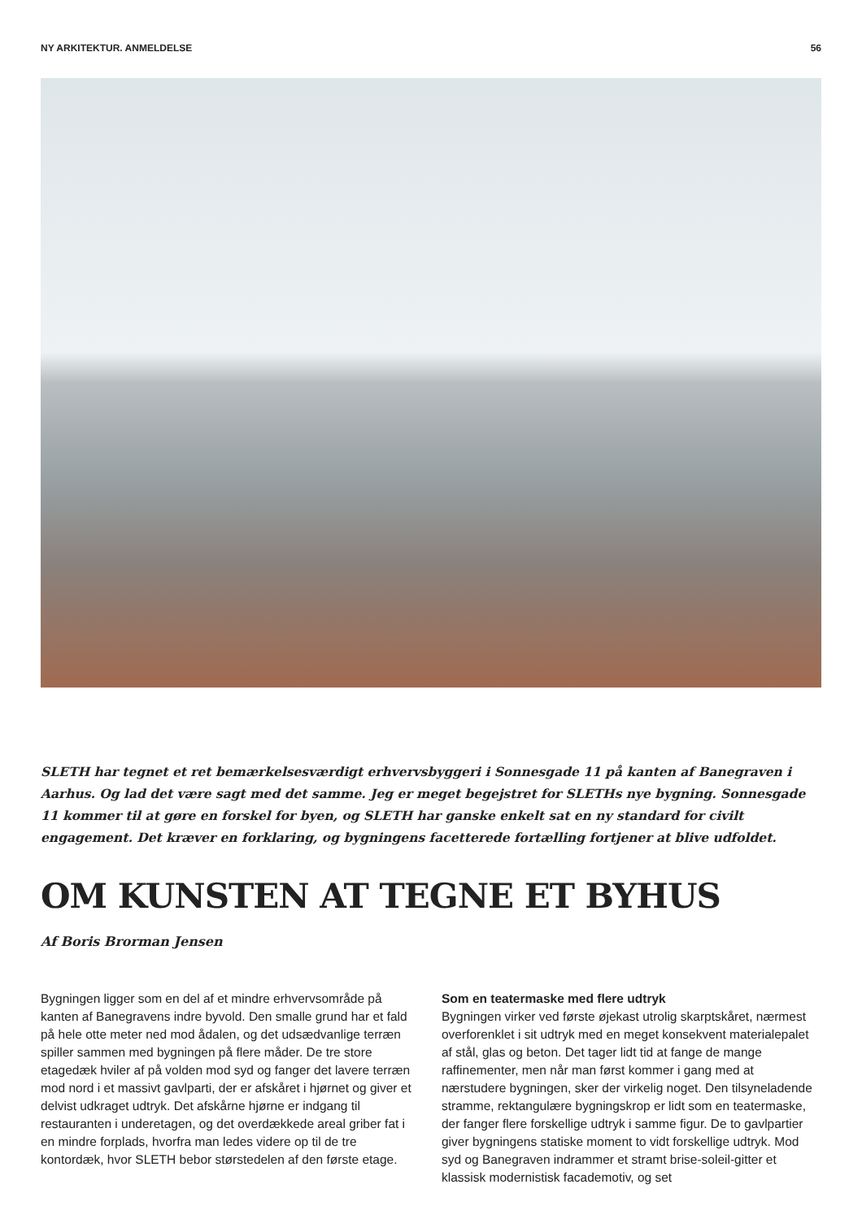NY ARKITEKTUR. ANMELDELSE 56
SLETH har tegnet et ret bemærkelsesværdigt erhvervsbyggeri i Sonnesgade 11 på kanten af Banegraven i Aarhus. Og lad det være sagt med det samme. Jeg er meget begejstret for SLETHs nye bygning. Sonnesgade 11 kommer til at gøre en forskel for byen, og SLETH har ganske enkelt sat en ny standard for civilt engagement. Det kræver en forklaring, og bygningens facetterede fortælling fortjener at blive udfoldet.
OM KUNSTEN AT TEGNE ET BYHUS
Af Boris Brorman Jensen
Bygningen ligger som en del af et mindre erhvervsområde på kanten af Banegravens indre byvold. Den smalle grund har et fald på hele otte meter ned mod ådalen, og det udsædvanlige terræn spiller sammen med bygningen på flere måder. De tre store etagedæk hviler af på volden mod syd og fanger det lavere terræn mod nord i et massivt gavlparti, der er afskåret i hjørnet og giver et delvist udkraget udtryk. Det afskårne hjørne er indgang til restauranten i underetagen, og det overdækkede areal griber fat i en mindre forplads, hvorfra man ledes videre op til de tre kontordæk, hvor SLETH bebor størstedelen af den første etage.
Som en teatermaske med flere udtryk
Bygningen virker ved første øjekast utrolig skarptskåret, nærmest overforenklet i sit udtryk med en meget konsekvent materialepalet af stål, glas og beton. Det tager lidt tid at fange de mange raffinementer, men når man først kommer i gang med at nærstudere bygningen, sker der virkelig noget. Den tilsyneladende stramme, rektangulære bygningskrop er lidt som en teatermaske, der fanger flere forskellige udtryk i samme figur. De to gavlpartier giver bygningens statiske moment to vidt forskellige udtryk. Mod syd og Banegraven indrammer et stramt brise-soleil-gitter et klassisk modernistisk facademotiv, og set